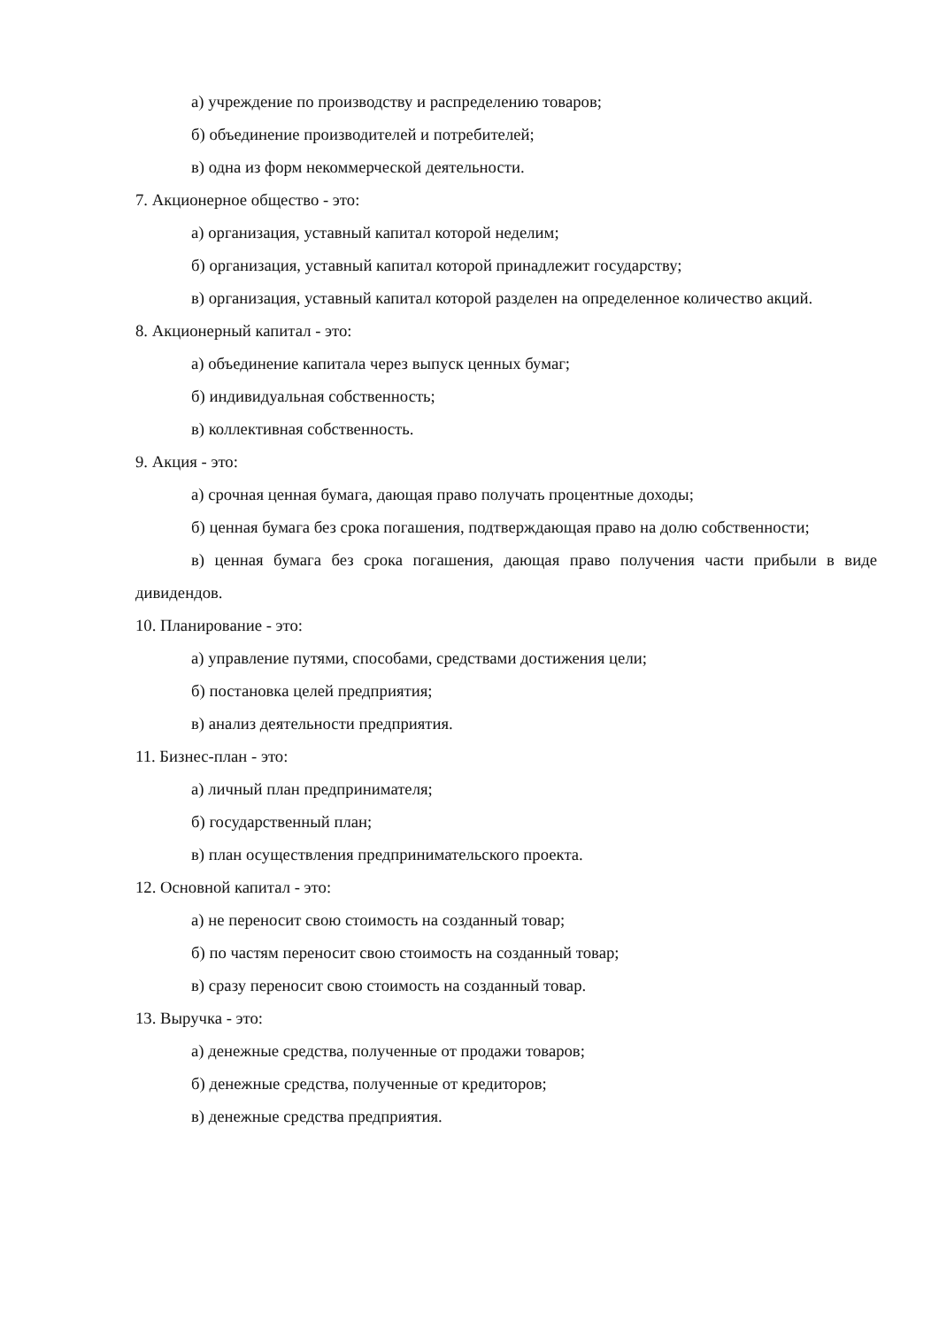а) учреждение по производству и распределению товаров;
б) объединение производителей и потребителей;
в) одна из форм некоммерческой деятельности.
7. Акционерное общество - это:
а) организация, уставный капитал которой неделим;
б) организация, уставный капитал которой принадлежит государству;
в) организация, уставный капитал которой разделен на определенное количество акций.
8. Акционерный капитал - это:
а) объединение капитала через выпуск ценных бумаг;
б) индивидуальная собственность;
в) коллективная собственность.
9. Акция - это:
а) срочная ценная бумага, дающая право получать процентные доходы;
б) ценная бумага без срока погашения, подтверждающая право на долю собственности;
в) ценная бумага без срока погашения, дающая право получения части прибыли в виде дивидендов.
10. Планирование - это:
а) управление путями, способами, средствами достижения цели;
б) постановка целей предприятия;
в) анализ деятельности предприятия.
11. Бизнес-план - это:
а) личный план предпринимателя;
б) государственный план;
в) план осуществления предпринимательского проекта.
12. Основной капитал - это:
а) не переносит свою стоимость на созданный товар;
б) по частям переносит свою стоимость на созданный товар;
в) сразу переносит свою стоимость на созданный товар.
13. Выручка - это:
а) денежные средства, полученные от продажи товаров;
б) денежные средства, полученные от кредиторов;
в) денежные средства предприятия.